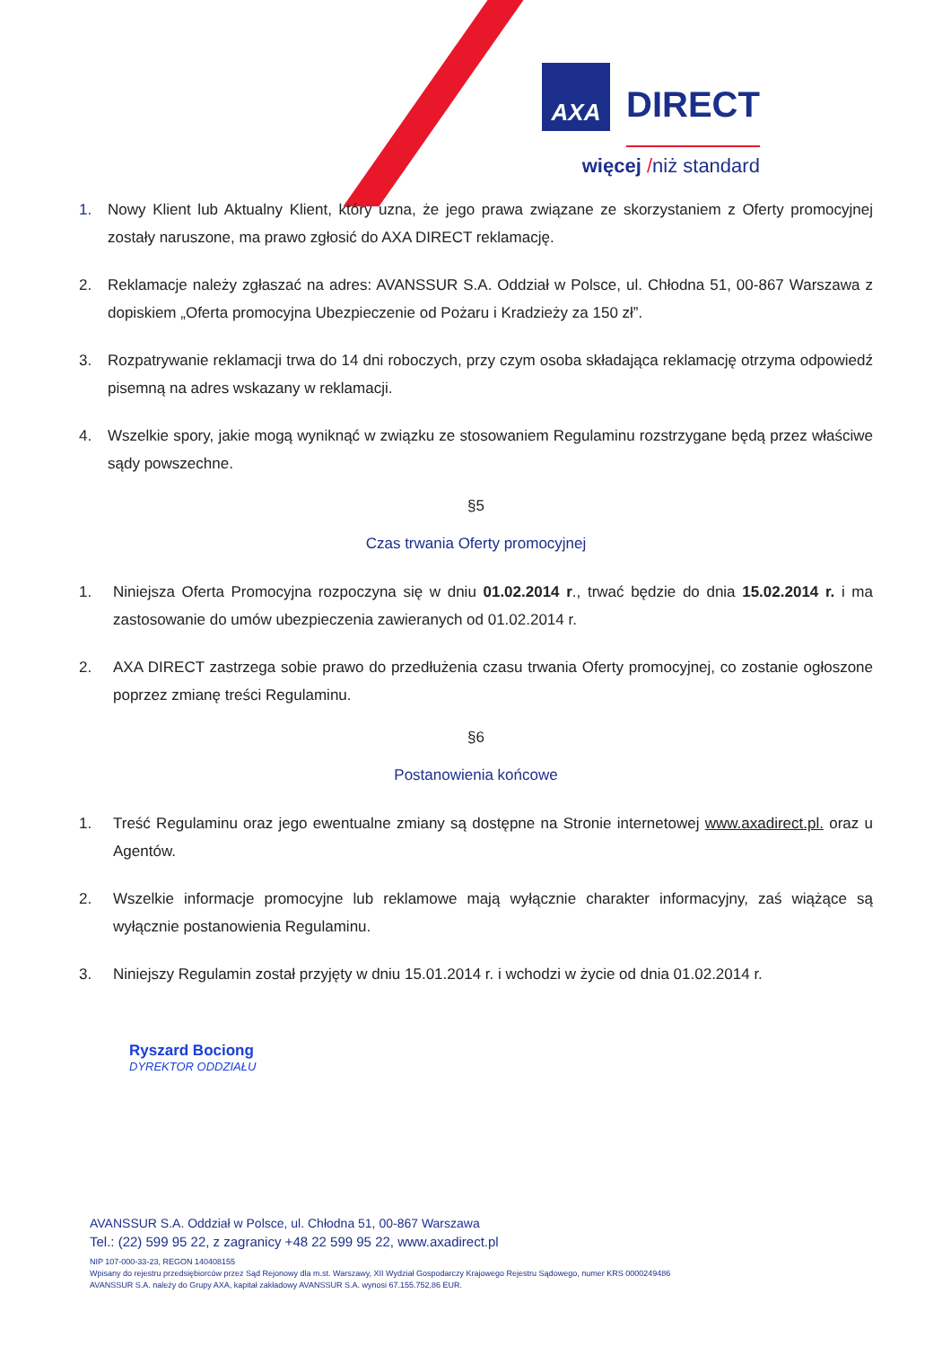AXA DIRECT
więcej /niż standard
1. Nowy Klient lub Aktualny Klient, który uzna, że jego prawa związane ze skorzystaniem z Oferty promocyjnej zostały naruszone, ma prawo zgłosić do AXA DIRECT reklamację.
2. Reklamacje należy zgłaszać na adres: AVANSSUR S.A. Oddział w Polsce, ul. Chłodna 51, 00-867 Warszawa z dopiskiem „Oferta promocyjna Ubezpieczenie od Pożaru i Kradzieży za 150 zł”.
3. Rozpatrywanie reklamacji trwa do 14 dni roboczych, przy czym osoba składająca reklamację otrzyma odpowiedź pisemną na adres wskazany w reklamacji.
4. Wszelkie spory, jakie mogą wyniknąć w związku ze stosowaniem Regulaminu rozstrzygane będą przez właściwe sądy powszechne.
§5
Czas trwania Oferty promocyjnej
1. Niniejsza Oferta Promocyjna rozpoczyna się w dniu 01.02.2014 r., trwać będzie do dnia 15.02.2014 r. i ma zastosowanie do umów ubezpieczenia zawieranych od 01.02.2014 r.
2. AXA DIRECT zastrzega sobie prawo do przedłużenia czasu trwania Oferty promocyjnej, co zostanie ogłoszone poprzez zmianę treści Regulaminu.
§6
Postanowienia końcowe
1. Treść Regulaminu oraz jego ewentualne zmiany są dostępne na Stronie internetowej www.axadirect.pl. oraz u Agentów.
2. Wszelkie informacje promocyjne lub reklamowe mają wyłącznie charakter informacyjny, zaś wiążące są wyłącznie postanowienia Regulaminu.
3. Niniejszy Regulamin został przyjęty w dniu 15.01.2014 r. i wchodzi w życie od dnia 01.02.2014 r.
Ryszard Bociong
DYREKTOR ODDZIAŁU
AVANSSUR S.A. Oddział w Polsce, ul. Chłodna 51, 00-867 Warszawa
Tel.: (22) 599 95 22, z zagranicy +48 22 599 95 22, www.axadirect.pl
NIP 107-000-33-23, REGON 140408155
Wpisany do rejestru przedsiębiorców przez Sąd Rejonowy dla m.st. Warszawy, XII Wydział Gospodarczy Krajowego Rejestru Sądowego, numer KRS 0000249486
AVANSSUR S.A. należy do Grupy AXA, kapitał zakładowy AVANSSUR S.A. wynosi 67.155.752,86 EUR.